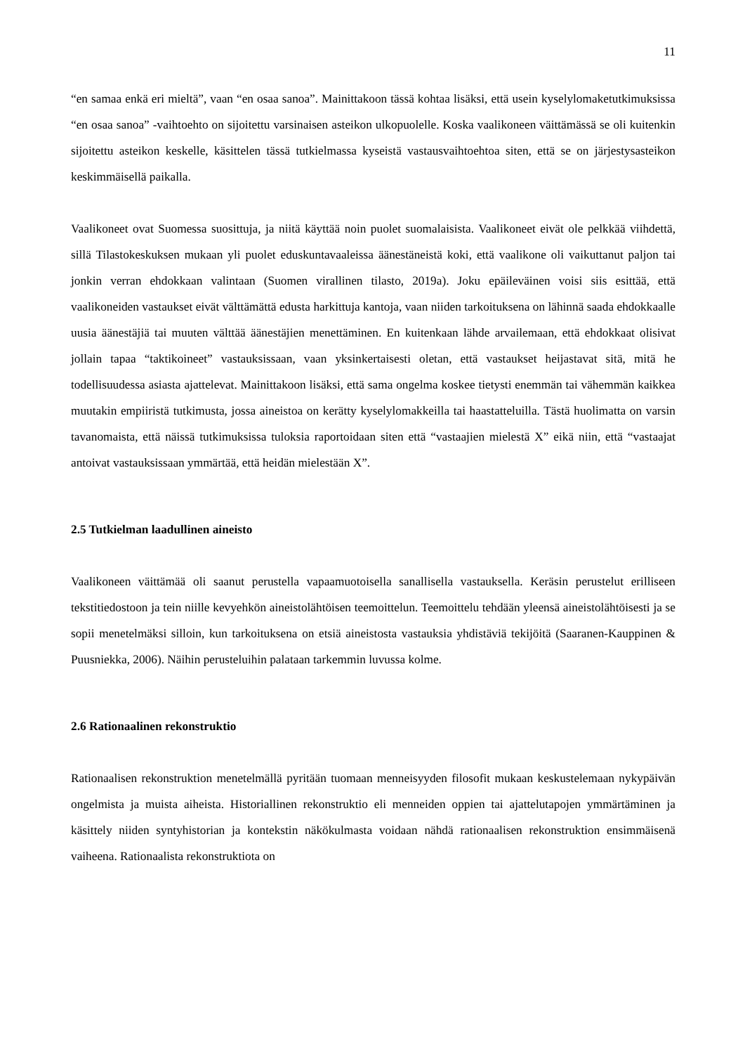11
“en samaa enkä eri mieltä”, vaan “en osaa sanoa”. Mainittakoon tässä kohtaa lisäksi, että usein kyselylomaketutkimuksissa “en osaa sanoa” -vaihtoehto on sijoitettu varsinaisen asteikon ulkopuolelle. Koska vaalikoneen väittämässä se oli kuitenkin sijoitettu asteikon keskelle, käsittelen tässä tutkielmassa kyseistä vastausvaihtoehtoa siten, että se on järjestysasteikon keskimmäisellä paikalla.
Vaalikoneet ovat Suomessa suosittuja, ja niitä käyttää noin puolet suomalaisista. Vaalikoneet eivät ole pelkkää viihdettä, sillä Tilastokeskuksen mukaan yli puolet eduskuntavaaleissa äänestäneistä koki, että vaalikone oli vaikuttanut paljon tai jonkin verran ehdokkaan valintaan (Suomen virallinen tilasto, 2019a). Joku epäilevä­inen voisi siis esittää, että vaalikoneiden vastaukset eivät välttämättä edusta harkittuja kantoja, vaan niiden tarkoituksena on lähinnä saada ehdokkaalle uusia äänestäjiä tai muuten välttää äänestäjien menettäminen. En kuitenkaan lähde arvailemaan, että ehdokkaat olisivat jollain tapaa “taktikoineet” vastauksissaan, vaan yksinkertaisesti oletan, että vastaukset heijastavat sitä, mitä he todellisuudessa asiasta ajattelevat. Mainittakoon lisäksi, että sama ongelma koskee tietysti enemmän tai vähemmän kaikkea muutakin empiiristä tutkimusta, jossa aineistoa on kerätty kyselylomakkeilla tai haastatteluilla. Tästä huolimatta on varsin tavanomaista, että näissä tutkimuksissa tuloksia raportoidaan siten että “vastaajien mielestä X” eikä niin, että “vastaajat antoivat vastauksissaan ymmärtää, että heidän mielestään X”.
2.5 Tutkielman laadullinen aineisto
Vaalikoneen väittämää oli saanut perustella vapaamuotoisella sanallisella vastauksella. Keräsin perustelut erilliseen tekstitiedostoon ja tein niille kevyehkön aineistolähtöisen teemoittelun. Teemoittelu tehdään yleensä aineistolähtöisesti ja se sopii menetelmäksi silloin, kun tarkoituksena on etsiä aineistosta vastauksia yhdistäviä tekijöitä (Saaranen-Kauppinen & Puusniekka, 2006). Näihin perusteluihin palataan tarkemmin luvussa kolme.
2.6 Rationaalinen rekonstruktio
Rationaalisen rekonstruktion menetelmällä pyritään tuomaan menneisyyden filosofit mukaan keskustelemaan nykypäivän ongelmista ja muista aiheista. Historiallinen rekonstruktio eli menneiden oppien tai ajattelutapojen ymmärtäminen ja käsittely niiden syntyhistorian ja kontekstin näkökulmasta voidaan nähdä rationaalisen rekonstruktion ensimmäisenä vaiheena. Rationaalista rekonstruktiota on